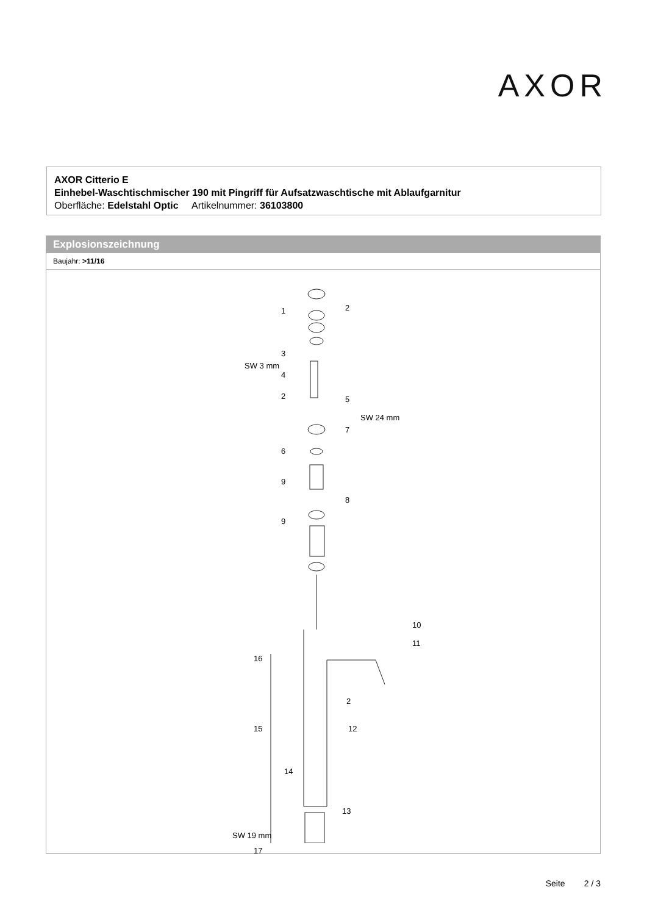AXOR
AXOR Citterio E
Einhebel-Waschtischmischer 190 mit Pingriff für Aufsatzwaschtische mit Ablaufgarnitur
Oberfläche: Edelstahl Optic Artikelnummer: 36103800
Explosionszeichnung
Baujahr: >11/16
1 2
3
SW 3 mm
4
2 5
SW 24 mm
7
6
9
8
9
10
11
16
2
15 12
14
13
SW 19 mm
17
Seite 2 / 3